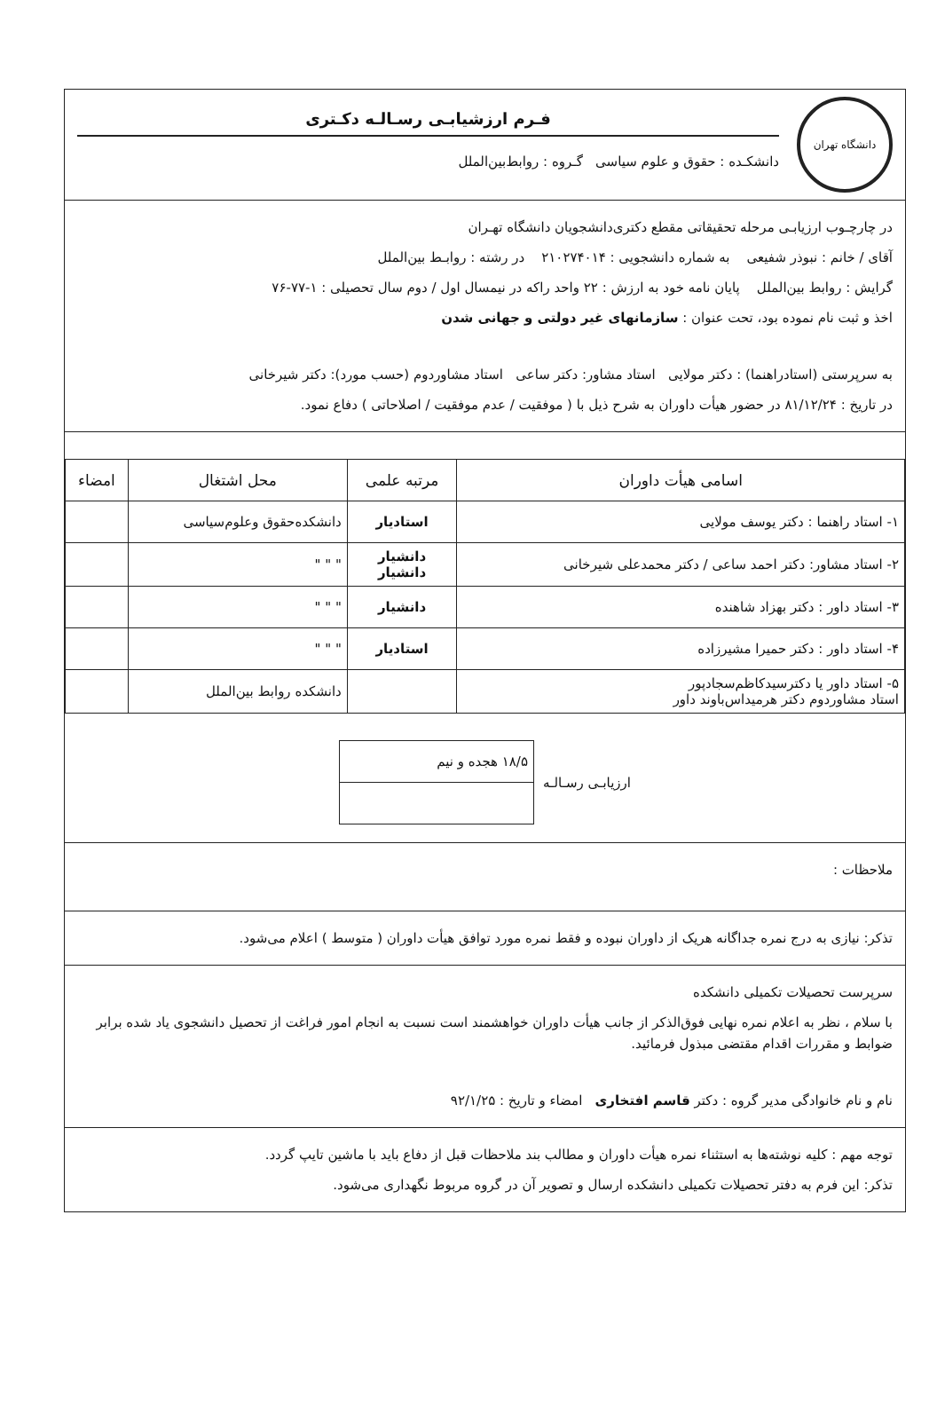دانشگاه تهران
فـرم ارزشیابـی رسـالـه دکـتری
دانشکـده : حقوق و علوم سیاسی گـروه : روابط‌بین‌الملل
در چارچـوب ارزیابـی مرحله تحقیقاتی مقطع دکتری‌دانشجویان دانشگاه تهـران
آقای / خانم : نبوذر شفیعی به شماره دانشجویی : ۲۱۰۲۷۴۰۱۴ در رشته : روابـط بین‌الملل
گرایش : روابط بین‌الملل پایان نامه خود به ارزش : ۲۲ واحد راکه در نیمسال اول / دوم سال تحصیلی : ۱-۷۷-۷۶
اخذ و ثبت نام نموده بود، تحت عنوان : سازمانهای غیر دولتی و جهانی شدن
به سرپرستی (استادراهنما) : دکتر مولایی استاد مشاور: دکتر ساعی استاد مشاوردوم (حسب مورد): دکتر شیرخانی
در تاریخ : ۸۱/۱۲/۲۴ در حضور هیأت داوران به شرح ذیل با ( موفقیت / عدم موفقیت / اصلاحاتی ) دفاع نمود.
| اسامی هیأت داوران | مرتبه علمی | محل اشتغال | امضاء |
| --- | --- | --- | --- |
| ۱- استاد راهنما : دکتر یوسف مولایی | استادیار | دانشکده‌حقوق وعلوم‌سیاسی | |
| ۲- استاد مشاور: دکتر احمد ساعی / دکتر محمدعلی شیرخانی | دانشیار دانشیار | " " " | |
| ۳- استاد داور : دکتر بهزاد شاهنده | دانشیار | " " " | |
| ۴- استاد داور : دکتر حمیرا مشیرزاده | استادیار | " " " | |
| ۵- استاد داور یا دکترسیدکاظم‌سجادپور استاد مشاوردوم دکتر هرمیداس‌باوند داور | | دانشکده روابط بین‌الملل | |
ارزیابـی رسـالـه
| ۱۸/۵ هجده و نیم |
ملاحظات :
تذکر: نیازی به درج نمره جداگانه هریک از داوران نبوده و فقط نمره مورد توافق هیأت داوران ( متوسط ) اعلام می‌شود.
سرپرست تحصیلات تکمیلی دانشکده
با سلام ، نظر به اعلام نمره نهایی فوق‌الذکر از جانب هیأت داوران خواهشمند است نسبت به انجام امور فراغت از تحصیل دانشجوی یاد شده برابر ضوابط و مقررات اقدام مقتضی مبذول فرمائید.
نام و نام خانوادگی مدیر گروه : دکتر قاسم افتخاری امضاء و تاریخ : ۹۲/۱/۲۵
توجه مهم : کلیه نوشته‌ها به استثناء نمره هیأت داوران و مطالب بند ملاحظات قبل از دفاع باید با ماشین تایپ گردد.
تذکر: این فرم به دفتر تحصیلات تکمیلی دانشکده ارسال و تصویر آن در گروه مربوط نگهداری می‌شود.